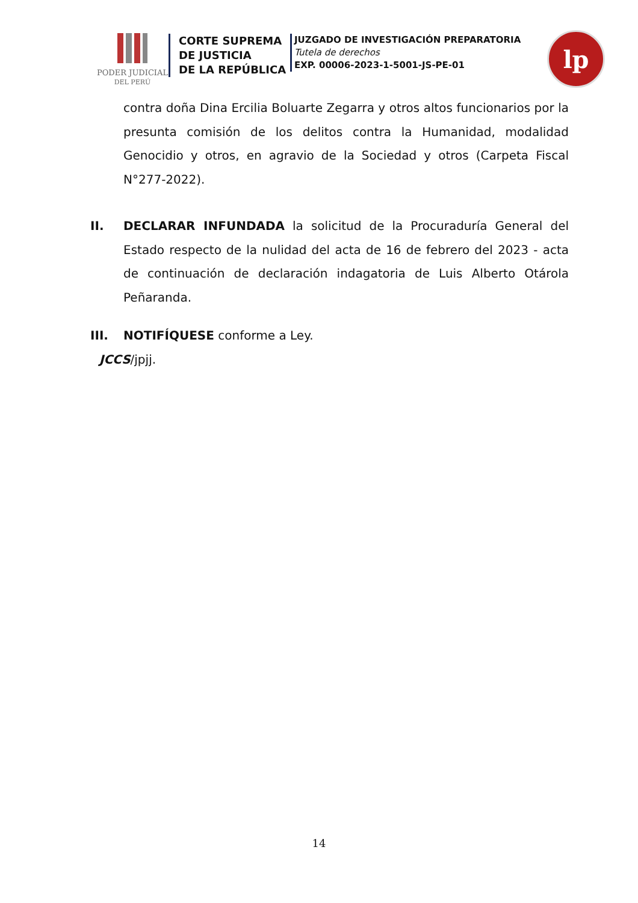PODER JUDICIAL
DEL PERÚ
CORTE SUPREMA
DE JUSTICIA
DE LA REPÚBLICA
JUZGADO DE INVESTIGACIÓN PREPARATORIA
Tutela de derechos
EXP. 00006-2023-1-5001-JS-PE-01
lp
contra doña Dina Ercilia Boluarte Zegarra y otros altos funcionarios por la presunta comisión de los delitos contra la Humanidad, modalidad Genocidio y otros, en agravio de la Sociedad y otros (Carpeta Fiscal N°277-2022).
II. DECLARAR INFUNDADA la solicitud de la Procuraduría General del Estado respecto de la nulidad del acta de 16 de febrero del 2023 - acta de continuación de declaración indagatoria de Luis Alberto Otárola Peñaranda.
III. NOTIFÍQUESE conforme a Ley.
JCCS/jpjj.
14